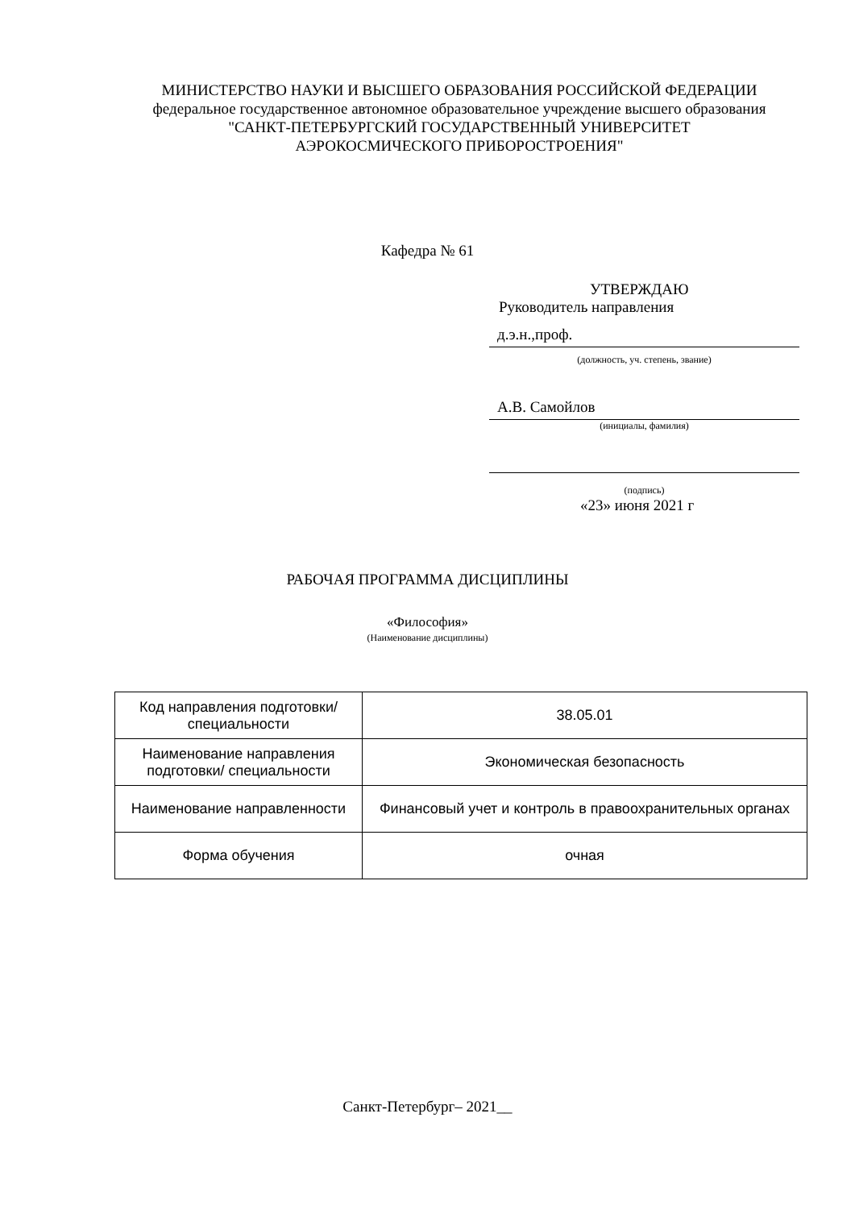МИНИСТЕРСТВО НАУКИ И ВЫСШЕГО ОБРАЗОВАНИЯ РОССИЙСКОЙ ФЕДЕРАЦИИ
федеральное государственное автономное образовательное учреждение высшего образования
"САНКТ-ПЕТЕРБУРГСКИЙ ГОСУДАРСТВЕННЫЙ УНИВЕРСИТЕТ АЭРОКОСМИЧЕСКОГО ПРИБОРОСТРОЕНИЯ"
Кафедра № 61
УТВЕРЖДАЮ
Руководитель направления
д.э.н.,проф.
(должность, уч. степень, звание)
А.В. Самойлов
(инициалы, фамилия)
(подпись)
«23» июня 2021 г
РАБОЧАЯ ПРОГРАММА ДИСЦИПЛИНЫ
«Философия»
(Наименование дисциплины)
| Код направления подготовки/ специальности | 38.05.01 |
| Наименование направления подготовки/ специальности | Экономическая безопасность |
| Наименование направленности | Финансовый учет и контроль в правоохранительных органах |
| Форма обучения | очная |
Санкт-Петербург– 2021__